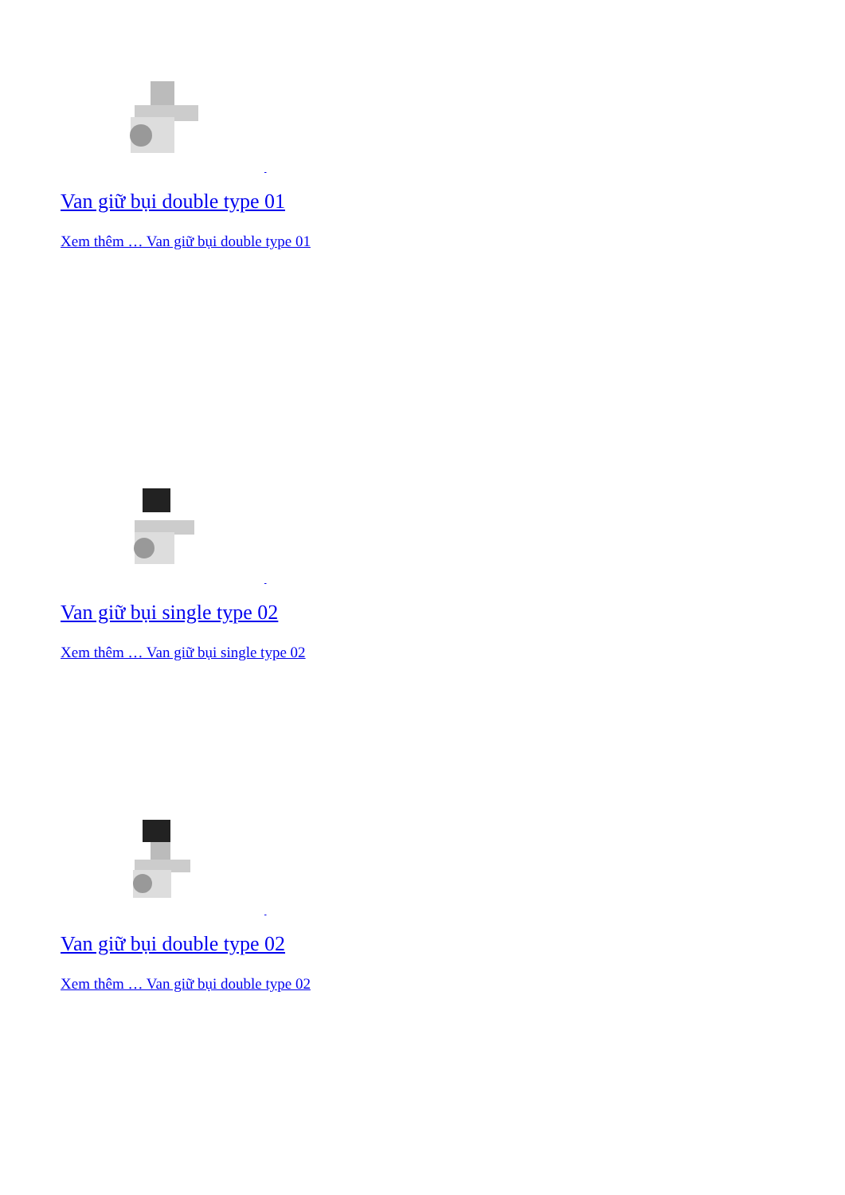Van giữ bụi double type 01
Xem thêm … Van giữ bụi double type 01
Van giữ bụi single type 02
Xem thêm … Van giữ bụi single type 02
Van giữ bụi double type 02
Xem thêm … Van giữ bụi double type 02